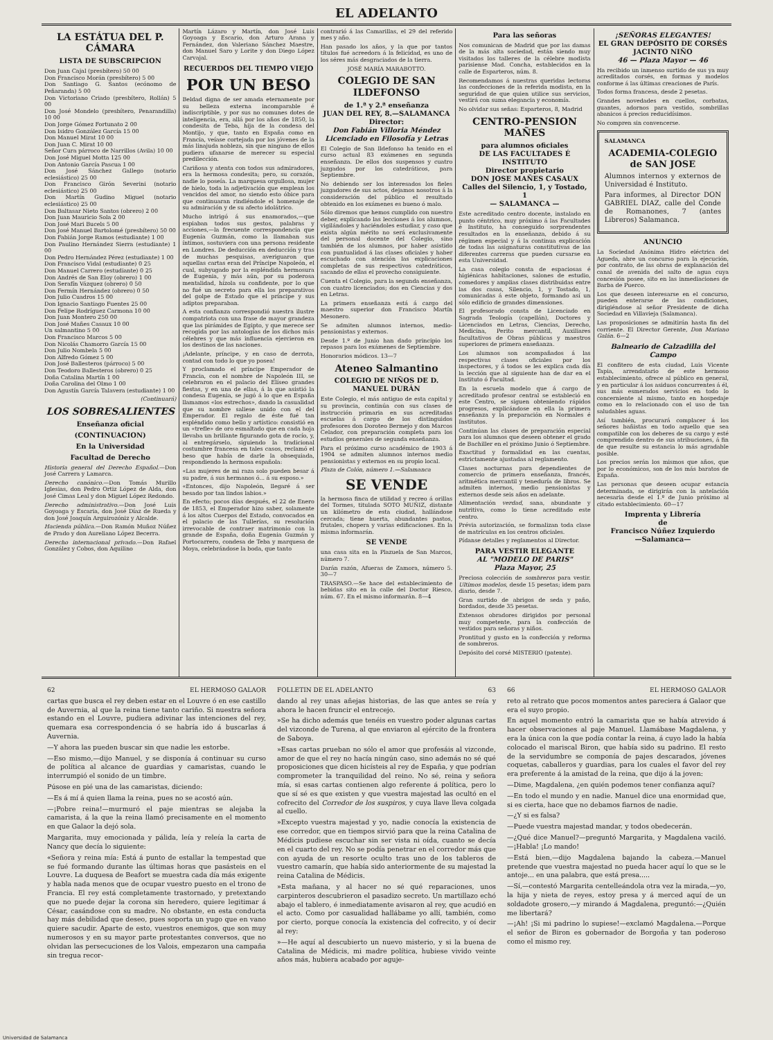EL ADELANTO
LA ESTÁTUA DEL P. CÁMARA
LISTA DE SUBSCRIPCION
Don Juan Cajal (presbítero) 50 00
Don Francisco Morán (presbítero) 5 00
Don Santiago G. Santos (ecónomo de Peñaranda) 5 00
Don Victoriano Criado (presbítero, Rollán) 5 00
Don José Mondelo (presbítero, Penarandilla) 10 00
Don Jorge Gómez Fortunato 2 00
Don Isidro González García 15 00
Don Manuel Mirat 10 00
Don Juan C. Mirat 10 00
Señor Cura párroco de Narrillos (Avila) 10 00
Don José Miguel Motta 125 00
Don Antonio García Pascua 1 00
Don José Sánchez Gallego (notario eclesiástico) 25 00
Don Francisco Girón Severini (notario eclesiástico) 25 00
Don Martín Gudino Miguel (notario eclesiástico) 25 00
Don Baltasar Nieto Santos (obrero) 2 00
Don Juan Mauricio Sola 2 00
Don José Mari Bucels 5 00
Don José Manuel Bartolomé (presbítero) 50 00
Don Fabián Jorge Ramos (estudiante) 1 00
Don Paulino Hernández Sierra (estudiante) 1 00
Don Pedro Hernández Pérez (estudiante) 1 00
Don Francisco Vidal (estudiante) 0 25
Don Manuel Carrero (estudiante) 0 25
Don Andrés de San Eloy (obrero) 1 00
Don Serafín Vázquez (obrero) 0 50
Don Fermín Hernández (obrero) 0 50
Don Julio Cuadros 15 00
Don Ignacio Santiago Fuentes 25 00
Don Felipe Rodríguez Carmona 10 00
Don Juan Montero 250 00
Don José Mañes Casaux 10 00
Un salmantino 5 00
Don Francisco Marcos 5 00
Don Nicolás Chamorro García 15 00
Don Julio Nombela 5 00
Don Alfredo Gómez 5 00
Don José Ballesteros (párroco) 5 00
Don Teodoro Ballesteros (obrero) 0 25
Doña Catalina Martín 1 00
Doña Carolina del Olmo 1 00
Don Agustín García Talavera (estudiante) 1 00
(Continuará)
LOS SOBRESALIENTES
Enseñanza oficial
(CONTINUACION)
En la Universidad
Facultad de Derecho
Historia general del Derecho Español.—Don José Carrera y Lamarca.
Derecho canónico.—Don Tomás Murillo Iglesias, don Pedro Ortiz López de Alda, don José Cimas Leal y don Miguel López Redondo.
Derecho administrativo.—Don José Luis Goyoaga y Escaria, don José Díaz de Rueda y don José Joaquín Arguirozóniz y Alcalde.
Hacienda pública.—Don Ramón Muñoz Núñez de Prado y don Aureliano López Becerra.
Derecho internacional privado.—Don Rafael González y Cobos, don Aquilino
Martín Lázaro y Martín, don José Luis Goyoaga y Escario, don Arturo Arana y Fernández, don Valeriano Sánchez Maestre, don Manuel Saro y Lorite y don Diego López Carvajal.
RECUERDOS DEL TIEMPO VIEJO
POR UN BESO
Beldad digna de ser amada eternamente por su belleza externa incomparable é indiscriptible, y por sus no comunes dotes de inteligencia, era, allá por los años de 1850, la condesita de Teba, hija de la condesa del Montijo, y que, tanto en España como en Francia, veíase cortejada por los jóvenes de la más linajuda nobleza, sin que ninguno de ellos pudiera ufanarse de merecer su especial predilección.
Cariñosa y atenta con todos sus admiradores, era la hermosa condesita; pero, su corazón, nadie lo poseía. La marquesa orgullosa, mujer de hielo, toda la adjetivación que emplean los vencidos del amor, no siendo esto óbice para que continuaran rindiéndole el homenaje de su admiración y de su afecto idolátrico.
Mucho intrigó á sus enamorados,—que espiaban todos sus gestos, palabras y acciones,—la frecuente correspondencia que Eugenia Guzmán, como la llamaban sus íntimos, sostuviera con una persona residente en Londres. De deducción en deducción y tras de muchas pesquisas, averiguaron que aquellas cartas eran del Príncipe Napoleón, el cual, subyugado por la espléndida hermosura de Eugenia, y más aún, por su poderosa mentalidad, hízola su confidente, por lo que no fué un secreto para ella los preparativos del golpe de Estado que el príncipe y sus adiptos preparaban.
A esta confianza correspondió nuestra ilustre compatriota con una frase de mayor grandeza que las pirámides de Egipto, y que merece ser recogida por las antologías de los dichos más célebres y que más influencia ejercieron en los destinos de las naciones.
¡Adelante, príncipe, y en caso de derrota, contad con todo lo que yo posea!
Y proclamado el príncipe Emperador de Francia, con el nombre de Napoleón III, se celebraron en el palacio del Elíseo grandes fiestas, y en una de ellas, á la que asistió la condesa Eugenia, se jugó á lo que en España llamamos «los estrechos», dando la casualidad que su nombre saliese unido con el del Emperador. El regalo de éste fué tan espléndido como bello y artístico: consistió en un «trefle» de oro esmaltado que en cada hoja llevaba un brillante figurando gota de rocío, y, al entregárselo, siguiendo la tradicional costumbre francesa en tales casos, reclamó el beso que había de darle la obsequiada, respondiendo la hermosa española:
«Las mujeres de mi raza solo pueden besar á su padre, á sus hermanos ó... á su esposo.»
«Entonces, dijo Napoleón, llegaré á ser besado por tan lindos labios.»
En efecto; pocos días después, el 22 de Enero de 1853, el Emperador hizo saber, solamente á los altos Cuerpos del Estado, convocados en el palacio de las Tullerías, su resolución irrevocable de contraer matrimonio con la grande de España, doña Eugenia Guzmán y Portocarrero, condesa de Teba y marquesa de Moya, celebrándose la boda, que tanto
contrarió á las Camarillas, el 29 del referido mes y año.
Han pasado los años, y la que por tantos títulos fué acreedora á la felicidad, es uno de los séres más desgraciados de la tierra.
JOSÉ MARÍA MARABOTTO.
COLEGIO DE SAN ILDEFONSO
de 1.ª y 2.ª enseñanza
JUAN DEL REY, 8.—SALAMANCA
Director:
Don Fabián Villoria Méndez
Licenciado en Filosofía y Letras
El Colegio de San Ildefonso ha tenido en el curso actual 83 exámenes en segunda enseñanza. De ellos dos suspensos y cuatro juzgados por los catedráticos, para Septiembre.
No debiendo ser los interesados los fieles juzgadores de sus actos, dejamos nosotros á la consideración del público el resultado obtenido en los exámenes es bueno ó malo.
Sólo diremos que hemos cumplido con nuestro deber, explicando las lecciones á los alumnos, vigilándoles y haciéndoles estudiar, y caso que exista algún mérito no será exclusivamente del personal docente del Colegio, sino también de los alumnos, por haber asistido con puntualidad á las clases oficiales y haber escuchado con atención las explicaciones completas de sus respectivos catedráticos, sacando de ellas el provecho consiguiente.
Cuenta el Colegio, para la segunda enseñanza, con cuatro licenciados; dos en Ciencias y dos en Letras.
La primera enseñanza está á cargo del maestro superior don Francisco Martín Mesonero.
Se admiten alumnos internos, medio-pensionistas y externos.
Desde 1.º de Junio han dado principio los repasos para los exámenes de Septiembre.
Honorarios módicos. 13—7
Ateneo Salmantino
COLEGIO DE NIÑOS DE D. MANUEL DURÁN
Este Colegio, el más antiguo de esta capital y su provincia, continúa con sus clases de instrucción primaria en sus acreditadas escuelas á cargo de los distinguidos profesores don Doroteo Bermejo y don Marcos Celador, con preparación completa para los estudios generales de segunda enseñanza.
Para el próximo curso académico de 1903 á 1904 se admiten alumnos internos medio pensionistas y externos en su propio local.
Plaza de Colón, número 1.—Salamanca
SE VENDE
la hermosa finca de utilidad y recreo á orillas del Tormes, titulada SOTO MUÑIZ, distante un kilómetro de esta ciudad, hallándose cercada; tiene huerta, abundantes pastos, frutales, chopera y varias edificaciones. En la misma informarán.
SE VENDE
una casa sita en la Plazuela de San Marcos, número 7.
Darán razón, Afueras de Zamora, número 5. 30—7
TRASPASO.—Se hace del establecimiento de bebidas sito en la calle del Doctor Riesco, núm. 67. En el mismo informarán. 8—4
Para las señoras
Nos comunican de Madrid que por las damas de la más alta sociedad, están siendo muy visitados los talleres de la célebre modista parisiense Mad. Concha, establecidos en la calle de Esparteros, núm. 8.
Recomendamos á nuestras queridas lectoras las confecciones de la referida modista, en la seguridad de que quien utilice sus servicios, vestirá con suma elegancia y economía.
No olvidar sus señas: Esparteros, 8, Madrid
CENTRO-PENSION MAÑES
para alumnos oficiales
DE LAS FACULTADES É INSTITUTO
Director propietario
DON JOSE MAÑES CASAUX
Calles del Silencio, 1, y Tostado, 1
— SALAMANCA —
Este acreditado centro docente, instalado en punto céntrico, muy próximo á las Facultades é Instituto, ha conseguido sorprendentes resultados en la enseñanza, debido á su régimen especial y á la continua explicación de todas las asignaturas constitutivas de las diferentes carreras que pueden cursarse en esta Universidad.
La casa colegio consta de espaciosas é higiénicas habitaciones, salones de estudio, comedores y amplias clases distribuidas entre las dos casas, Silencio, 1, y Tostado, 1, comunicadas á este objeto, formando así un sólo edificio de grandes dimensiones.
El profesorado consta de Licenciado en Sagrada Teología (capellán), Doctores y Licenciados en Letras, Ciencias, Derecho, Medicina, Perito mercantil, Auxiliares facultativos de Obras públicas y maestros superiores de primera enseñanza.
Los alumnos son acompañados á las respectivas clases oficiales por los inspectores, y á todos se les explica cada día la lección que al siguiente han de dar en el Instituto ó Facultad.
En la escuela modelo que á cargo de acreditado profesor central se estableció en este Centro, se siguen obteniendo rápidos progresos, explicándose en ella la primera enseñanza y la preparación en Normales é Institutos.
Continúan las clases de preparación especial para los alumnos que deseen obtener el grado de Bachiller en el próximo Junio ó Septiembre.
Exactitud y formalidad en las cuentas, estrictamente ajustadas al reglamento.
Clases nocturnas para dependientes de comercio de primera enseñanza, francés, aritmética mercantil y teneduría de libros. Se admiten internos, medio pensionistas y externos desde seis años en adelante.
Alimentación verdad, sana, abundante y nutritiva, como lo tiene acreditado este centro.
Prévia autorización, se formalizan toda clase de matrículas en los centros oficiales.
Pídanse detalles y reglamentos al Director.
PARA VESTIR ELEGANTE
AL "MODELO DE PARIS"
Plaza Mayor, 25
Preciosa colección de sombreros para vestir. Ultimos modelos, desde 15 pesetas; idem para diario, desde 7.
Gran surtido de abrigos de seda y paño, bordados, desde 35 pesetas.
Extensos obradores dirigidos por personal muy competente, para la confección de vestidos para señoras y niños.
Prontitud y gusto en la confección y reforma de sombreros.
Depósito del corsé MISTERIO (patente).
¡SEÑORAS ELEGANTES!
EL GRAN DEPÓSITO DE CORSÉS
JACINTO NIÑO
46 — Plaza Mayor — 46
Ha recibido un inmenso surtido de sus ya muy acreditados corsés, en formas y modelos conforme á las últimas creaciones de París.
Todos forma francesa, desde 2 pesetas.
Grandes novedades en cuellos, corbatas, guantes, adornos para vestido, sombrillas abanicos á precios reducidísimos.
No compren sin convencerse.
SALAMANCA
ACADEMIA-COLEGIO
de SAN JOSE
Alumnos internos y externos de Universidad é Instituto.
Para informes, al Director DON GABRIEL DIAZ, calle del Conde de Romanones, 7 (antes Libreros) Salamanca.
ANUNCIO
La Sociedad Anónima Hidro eléctrica del Agueda, abre un concurso para la ejecución, por contrato, de las obras de explanación del canal de avenida del salto de agua cuya concesión posee, sito en las inmediaciones de Barba de Puerco.
Los que deseen interesarse en el concurso, pueden enterarse de las condiciones, dirigiéndose al señor Presidente de dicha Sociedad en Villavieja (Salamanca).
Las proposiciones se admitirán hasta fin del corriente. El Director Gerente, Don Mariano Galán. 6—2
Balneario de Calzadilla del Campo
El confitero de esta ciudad, Luis Vicente Tapia, arrendatario de este hermoso establecimiento, ofrece al público en general, y en particular á los asiduos concurrentes á él, sus más esmerados servicios en todo lo concerniente al mismo, tanto en hospedaje como en lo relacionado con el uso de tan saludables aguas.
Así también, procurará complacer á los señores bañistas en todo aquello que sea compatible con los deberes de su cargo y esté comprendido dentro de sus atribuciones, á fin de que resulte su estancia lo más agradable posible.
Los precios serán los mismos que años, que por lo económicos, son de los más baratos de España.
Las personas que deseen ocupar estancia determinada, se dirigirán con la antelación necesaria desde el 1.º de Junio próximo al citado establecimiento. 60—17
Imprenta y Librería
de
Francisco Núñez Izquierdo
—Salamanca—
62 EL HERMOSO GALAOR
cartas que busca el rey deben estar en el Louvre ó en ese castillo de Auvernia, al que la reina tiene tanto cariño. Si nuestra señora estando en el Louvre, pudiera adivinar las intenciones del rey, quemara esa correspondencia ó se habría ido á buscarlas á Auvernia.
—Y ahora las pueden buscar sin que nadie les estorbe.
—Eso mismo,—dijo Manuel, y se disponía á continuar su curso de política al alcance de guardias y camaristas, cuando le interrumpió el sonido de un timbre.
Púsose en pié una de las camaristas, diciendo:
—Es á mí á quien llama la reina, pues no se acostó aún.
—¡Pobre reina!—murmuró el paje mientras se alejaba la camarista, á la que la reina llamó precisamente en el momento en que Galaor la dejó sola.
Margarita, muy emocionada y pálida, leía y releía la carta de Nancy que decía lo siguiente:
«Señora y reina mía: Está á punto de estallar la tempestad que se fué formando durante las últimas horas que pasásteis en el Louvre. La duquesa de Beafort se muestra cada día más exigente y habla nada menos que de ocupar vuestro puesto en el trono de Francia. El rey está completamente trastornado, y pretextando que no puede dejar la corona sin heredero, quiere legitimar á César, casándose con su madre. No obstante, en esta conducta hay más debilidad que deseo, pues soporta un yugo que en vano quiere sacudir. Aparte de esto, vuestros enemigos, que son muy numerosos y en su mayor parte protestantes conversos, que no olvidan las persecuciones de los Valois, empezaron una campaña sin tregua recor-
FOLLETIN DE EL ADELANTO 63
dando al rey unas añejas historias, de las que antes se reía y ahora le hacen fruncir el entrecejo.
»Se ha dicho además que tenéis en vuestro poder algunas cartas del vizconde de Turena, al que enviaron al ejército de la frontera de Saboya.
»Esas cartas prueban no sólo el amor que profesáis al vizconde, amor de que el rey no hacía ningún caso, sino además no sé qué proposiciones que dicen hicísteis al rey de España, y que podrían comprometer la tranquilidad del reino. No sé, reina y señora mía, si esas cartas contienen algo referente á política, pero lo que sí sé es que existen y que vuestra majestad las ocultó en el cofrecito del Corredor de los suspiros, y cuya llave lleva colgada al cuello.
»Excepto vuestra majestad y yo, nadie conocía la existencia de ese corredor, que en tiempos sirvió para que la reina Catalina de Médicis pudiese escuchar sin ser vista ni oída, cuanto se decía en el cuarto del rey. No se podía penetrar en el corredor más que con ayuda de un resorte oculto tras uno de los tableros de vuestro camarín, que había sido anteriormente de su majestad la reina Catalina de Médicis.
»Esta mañana, y al hacer no sé qué reparaciones, unos carpinteros descubrieron el pasadizo secreto. Un martillazo echó abajo el tablero, é inmediatamente avisaron al rey, que acudió en el acto. Como por casualidad hallábame yo allí, también, como por cierto, porque conocía la existencia del cofrecito, y oí decir al rey:
»—He aquí al descubierto un nuevo misterio, y si la buena de Catalina de Médicis, mi madre política, hubiese vivido veinte años más, hubiera acabado por aguje-
66 EL HERMOSO GALAOR
reto al retrato que pocos momentos antes pareciera á Galaor que era el suyo propio.
En aquel momento entró la camarista que se había atrevido á hacer observaciones al paje Manuel. Llamábase Magdalena, y era la única con la que podía contar la reina, á cuyo lado la había colocado el mariscal Biron, que había sido su padrino. El resto de la servidumbre se componía de pajes descarados, jóvenes coquetas, caballeros y guardias, para los cuales el favor del rey era preferente á la amistad de la reina, que dijo á la joven:
—Dime, Magdalena, ¿en quién podemos tener confianza aquí?
—En todo el mundo y en nadie. Manuel dice una enormidad que, si es cierta, hace que no debamos fiarnos de nadie.
—¿Y si es falsa?
—Puede vuestra majestad mandar, y todos obedecerán.
—¿Qué dice Manuel?—preguntó Margarita, y Magdalena vaciló.—¡Habla! ¡Lo mando!
—Está bien,—dijo Magdalena bajando la cabeza.—Manuel pretende que vuestra majestad no pueda hacer aquí lo que se le antoje... en una palabra, que está presa.....
—Sí,—contestó Margarita centelleándola otra vez la mirada,—yo, la hija y nieta de reyes, estoy presa y á merced aquí de un soldadote grosero,—y mirando á Magdalena, preguntó:—¿Quién me libertará?
—¡Ah! ¡Si mi padrino lo supiese!—exclamó Magdalena.—Porque el señor de Biron es gobernador de Borgoña y tan poderoso como el mismo rey.
Universidad de Salamanca